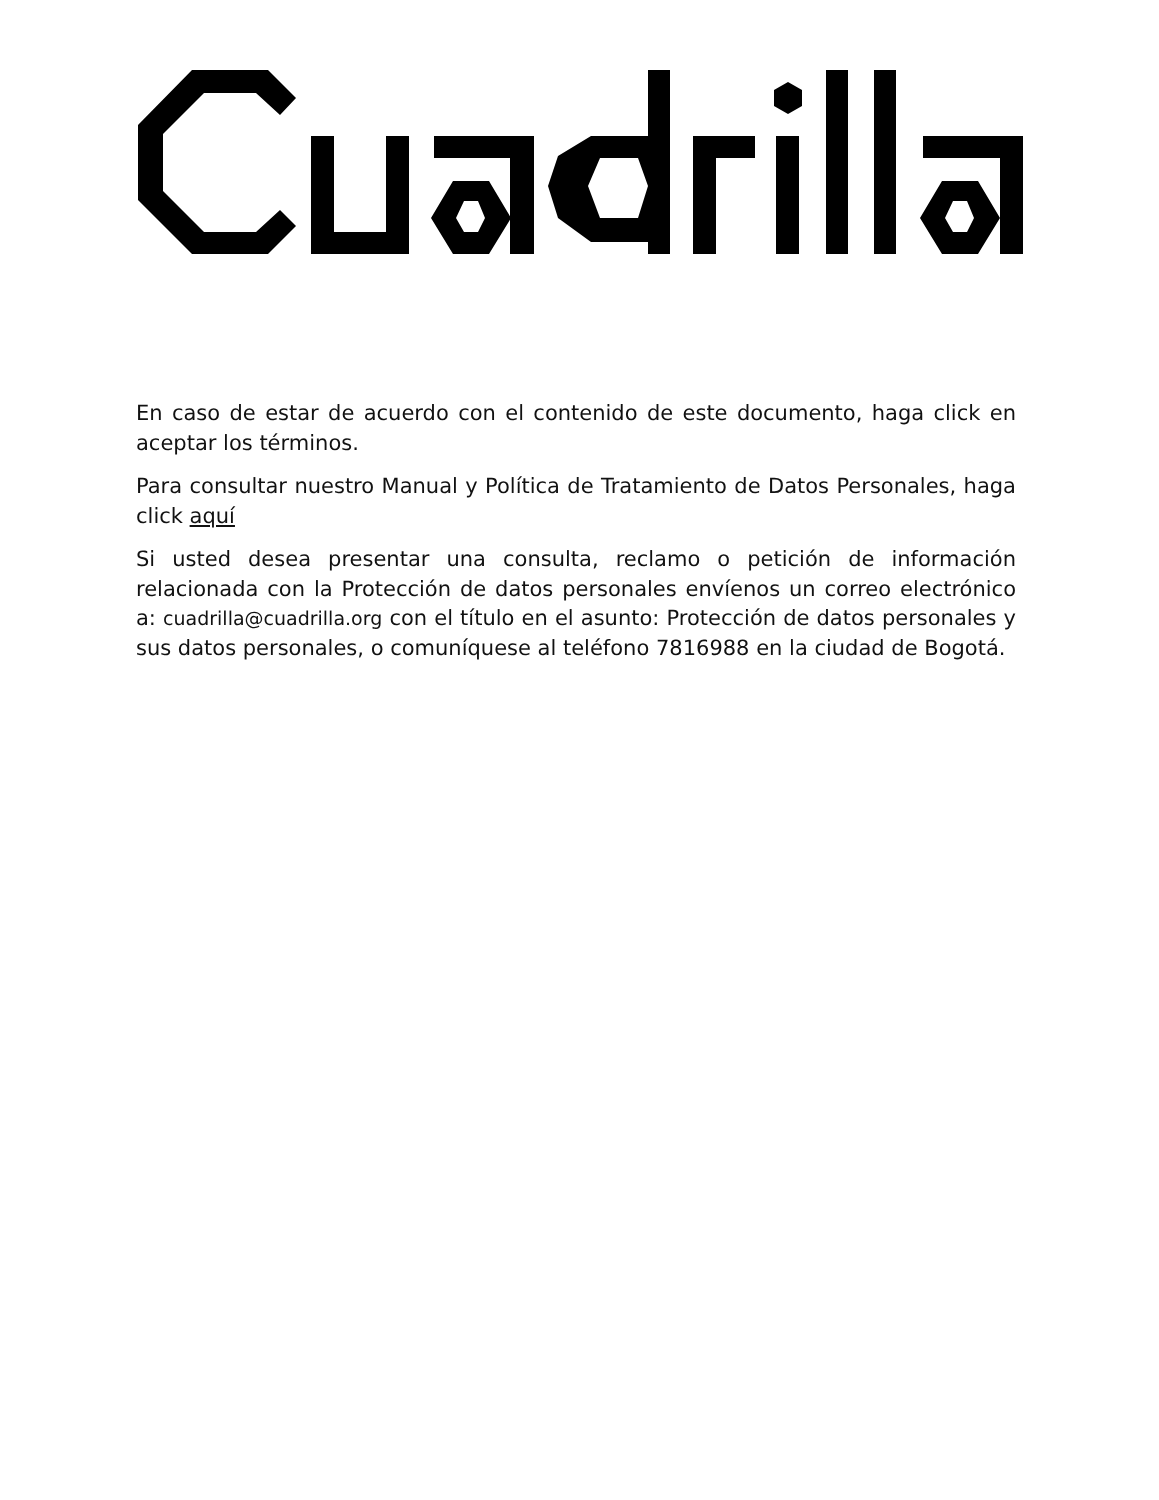En caso de estar de acuerdo con el contenido de este documento, haga click en aceptar los términos.
Para consultar nuestro Manual y Política de Tratamiento de Datos Personales, haga click aquí
Si usted desea presentar una consulta, reclamo o petición de información relacionada con la Protección de datos personales envíenos un correo electrónico a: cuadrilla@cuadrilla.org con el título en el asunto: Protección de datos personales y sus datos personales, o comuníquese al teléfono 7816988 en la ciudad de Bogotá.